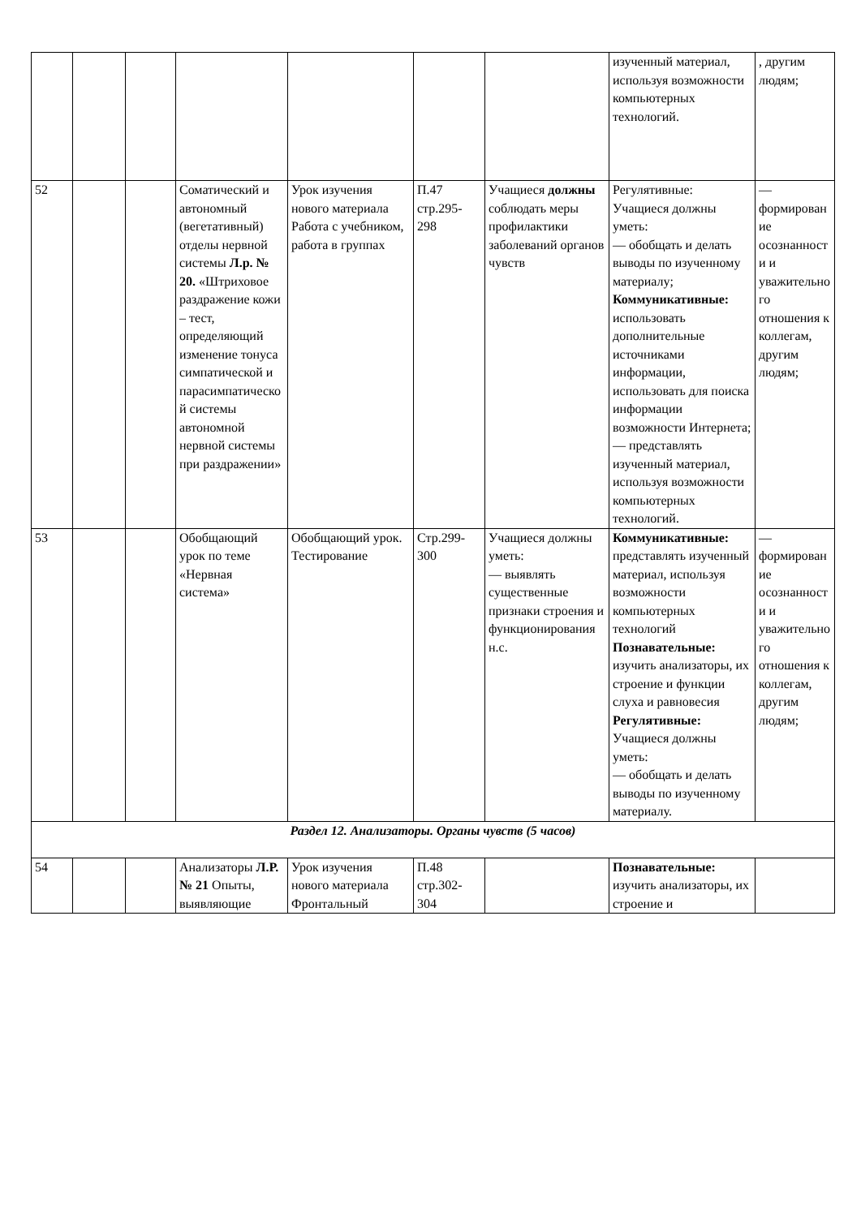| | | | | | | | изученный материал, используя возможности компьютерных технологий. | , другим людям; |
| 52 | | | Соматический и автономный (вегетативный) отделы нервной системы Л.р. № 20. «Штриховое раздражение кожи – тест, определяющий изменение тонуса симпатической и парасимпатической системы автономной нервной системы при раздражении» | Урок изучения нового материала Работа с учебником, работа в группах | П.47 стр.295-298 | Учащиеся должны соблюдать меры профилактики заболеваний органов чувств | Регулятивные: Учащиеся должны уметь: — обобщать и делать выводы по изученному материалу; Коммуникативные: использовать дополнительные источниками информации, использовать для поиска информации возможности Интернета; — представлять изученный материал, используя возможности компьютерных технологий. | — формирование осознанности и уважительного отношения к коллегам, другим людям; |
| 53 | | | Обобщающий урок по теме «Нервная система» | Обобщающий урок. Тестирование | Стр.299-300 | Учащиеся должны уметь: — выявлять существенные признаки строения и функционирования н.с. | Коммуникативные: представлять изученный материал, используя возможности компьютерных технологий Познавательные: изучить анализаторы, их строение и функции слуха и равновесия Регулятивные: Учащиеся должны уметь: — обобщать и делать выводы по изученному материалу. | — формирование осознанности и уважительного отношения к коллегам, другим людям; |
| Раздел 12. Анализаторы. Органы чувств (5 часов) | | | | | | | | |
| 54 | | | Анализаторы Л.Р. № 21 Опыты, выявляющие | Урок изучения нового материала Фронтальный | П.48 стр.302-304 | | Познавательные: изучить анализаторы, их строение и | |